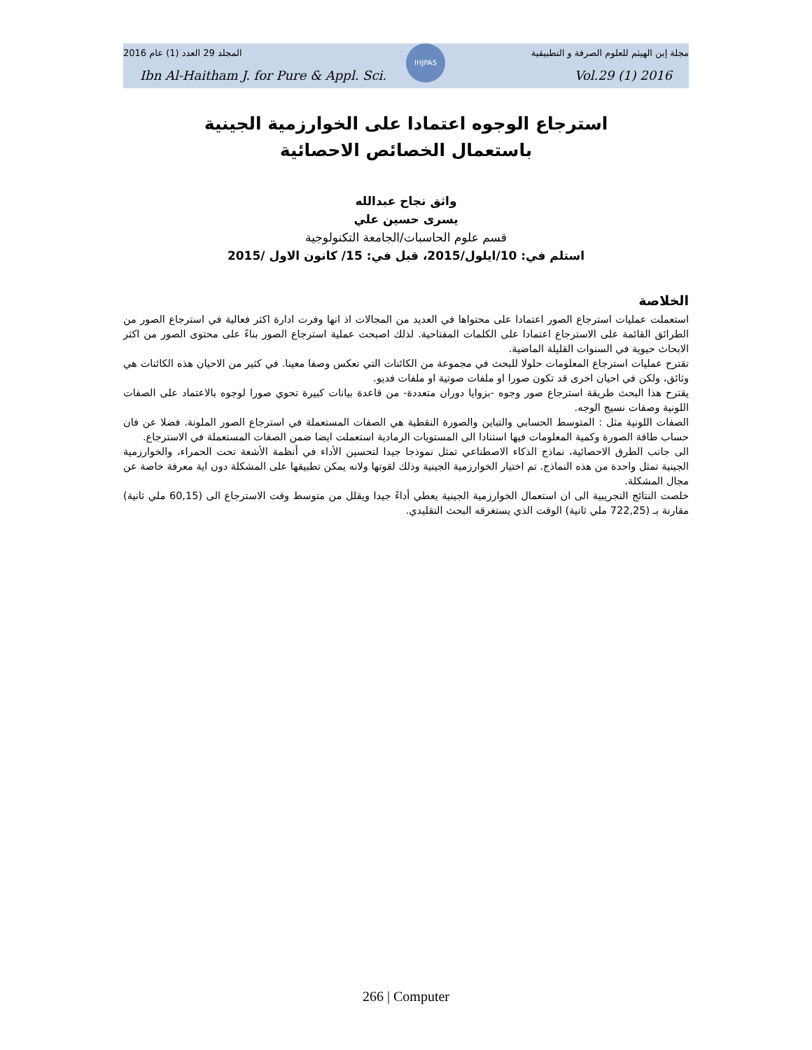IHJPAS
المجلد 29 العدد (1) عام 2016 مجلة إبن الهيثم للعلوم الصرفة و التطبيقية
Ibn Al-Haitham J. for Pure & Appl. Sci. Vol.29 (1) 2016
استرجاع الوجوه اعتمادا على الخوارزمية الجينية
باستعمال الخصائص الاحصائية
واثق نجاح عبدالله
يسرى حسين علي
قسم علوم الحاسبات/الجامعة التكنولوجية
استلم في: 10/ايلول/2015، قبل في: 15/ كانون الاول /2015
الخلاصة
استعملت عمليات استرجاع الصور اعتمادا على محتواها في العديد من المجالات اذ انها وفرت ادارة اكثر فعالية في استرجاع الصور من الطرائق القائمة على الاسترجاع اعتمادا على الكلمات المفتاحية. لذلك اصبحت عملية استرجاع الصور بناءً على محتوى الصور من اكثر الابحاث حيوية في السنوات القليلة الماضية.
تقترح عمليات استرجاع المعلومات حلولا للبحث في مجموعة من الكائنات التي تعكس وصفا معينا. في كثير من الاحيان هذه الكائنات هي وثائق، ولكن في احيان اخرى قد تكون صورا او ملفات صوتية او ملفات فديو.
يقترح هذا البحث طريقة استرجاع صور وجوه -بزوايا دوران متعددة- من قاعدة بيانات كبيرة تحوي صورا لوجوه بالاعتماد على الصفات اللونية وصفات نسيج الوجه.
الصفات اللونية مثل : المتوسط الحسابي والتباين والصورة النقطية هي الصفات المستعملة في استرجاع الصور الملونة. فضلا عن فان حساب طاقة الصورة وكمية المعلومات فيها استنادا الى المستويات الرمادية استعملت ايضا ضمن الصفات المستعملة في الاسترجاع.
الى جانب الطرق الاحصائية، نماذج الذكاء الاصطناعي تمثل نموذجا جيدا لتحسين الأداء في أنظمة الأشعة تحت الحمراء، والخوارزمية الجينية تمثل واحدة من هذه النماذج. تم اختيار الخوارزمية الجينية وذلك لقوتها ولانه يمكن تطبيقها على المشكلة دون اية معرفة خاصة عن مجال المشكلة.
خلصت النتائج التجريبية الى ان استعمال الخوارزمية الجينية يعطي أداءً جيدا ويقلل من متوسط وقت الاسترجاع الى (60,15 ملي ثانية) مقارنة بـ (722,25 ملي ثانية) الوقت الذي يستغرقه البحث التقليدي.
266 | Computer